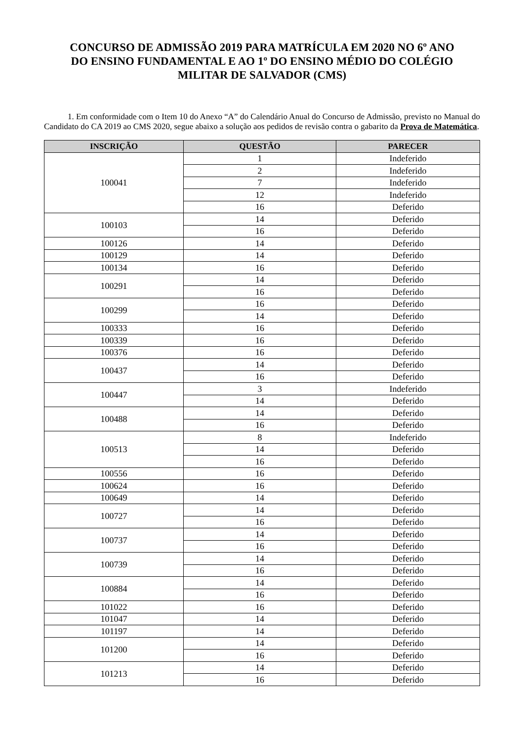CONCURSO DE ADMISSÃO 2019 PARA MATRÍCULA EM 2020 NO 6º ANO DO ENSINO FUNDAMENTAL E AO 1º DO ENSINO MÉDIO DO COLÉGIO MILITAR DE SALVADOR (CMS)
1. Em conformidade com o Item 10 do Anexo “A” do Calendário Anual do Concurso de Admissão, previsto no Manual do Candidato do CA 2019 ao CMS 2020, segue abaixo a solução aos pedidos de revisão contra o gabarito da Prova de Matemática.
| INSCRIÇÃO | QUESTÃO | PARECER |
| --- | --- | --- |
| 100041 | 1 | Indeferido |
| | 2 | Indeferido |
| | 7 | Indeferido |
| | 12 | Indeferido |
| | 16 | Deferido |
| 100103 | 14 | Deferido |
| | 16 | Deferido |
| 100126 | 14 | Deferido |
| 100129 | 14 | Deferido |
| 100134 | 16 | Deferido |
| 100291 | 14 | Deferido |
| | 16 | Deferido |
| 100299 | 16 | Deferido |
| | 14 | Deferido |
| 100333 | 16 | Deferido |
| 100339 | 16 | Deferido |
| 100376 | 16 | Deferido |
| 100437 | 14 | Deferido |
| | 16 | Deferido |
| 100447 | 3 | Indeferido |
| | 14 | Deferido |
| 100488 | 14 | Deferido |
| | 16 | Deferido |
| 100513 | 8 | Indeferido |
| | 14 | Deferido |
| | 16 | Deferido |
| 100556 | 16 | Deferido |
| 100624 | 16 | Deferido |
| 100649 | 14 | Deferido |
| 100727 | 14 | Deferido |
| | 16 | Deferido |
| 100737 | 14 | Deferido |
| | 16 | Deferido |
| 100739 | 14 | Deferido |
| | 16 | Deferido |
| 100884 | 14 | Deferido |
| | 16 | Deferido |
| 101022 | 16 | Deferido |
| 101047 | 14 | Deferido |
| 101197 | 14 | Deferido |
| 101200 | 14 | Deferido |
| | 16 | Deferido |
| 101213 | 14 | Deferido |
| | 16 | Deferido |